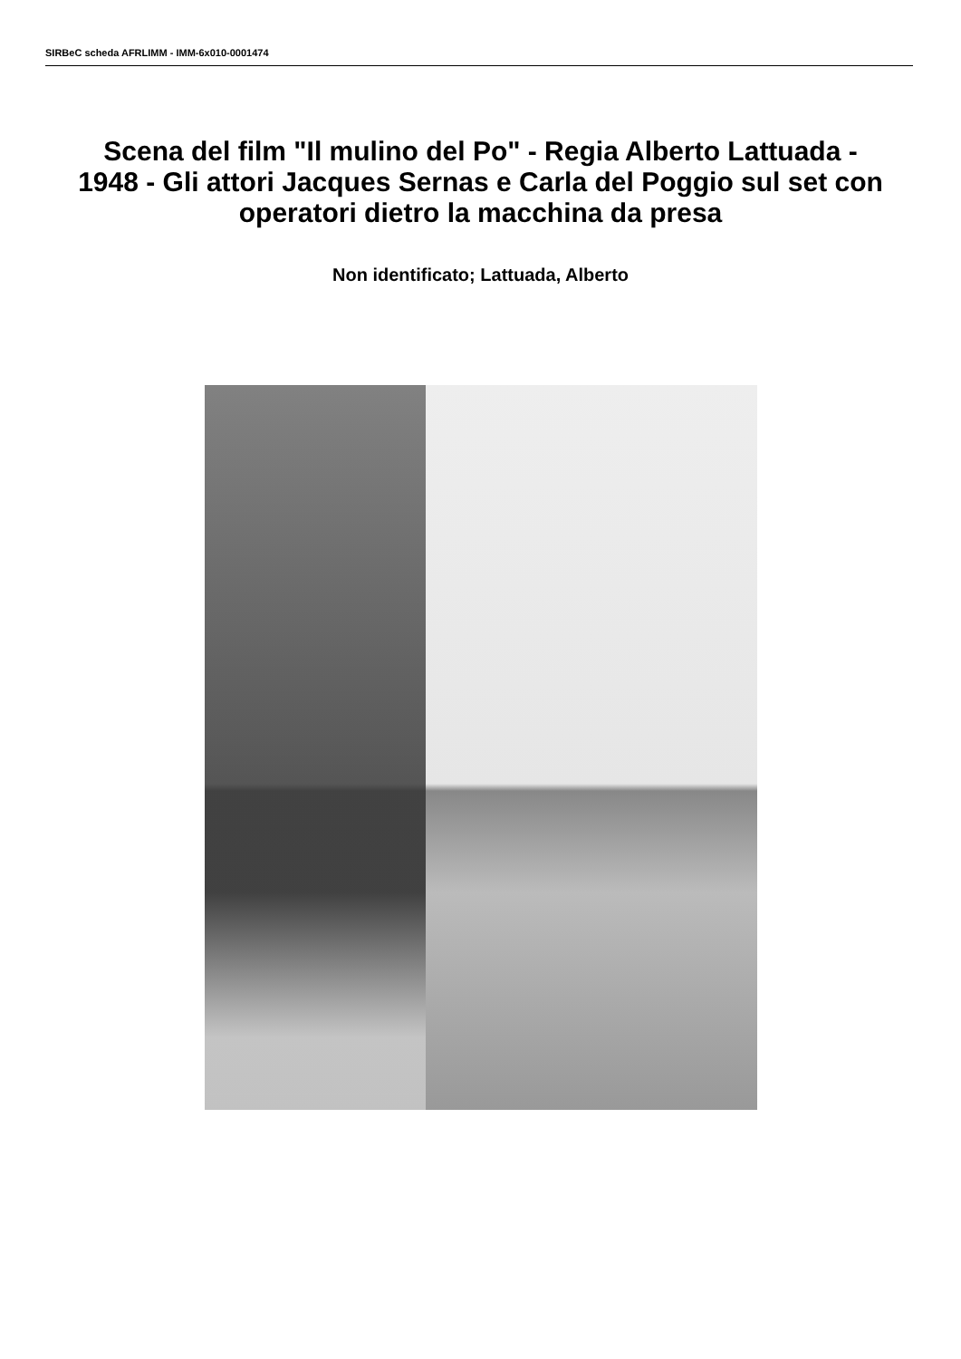SIRBeC scheda AFRLIMM - IMM-6x010-0001474
Scena del film "Il mulino del Po" - Regia Alberto Lattuada - 1948 - Gli attori Jacques Sernas e Carla del Poggio sul set con operatori dietro la macchina da presa
Non identificato; Lattuada, Alberto